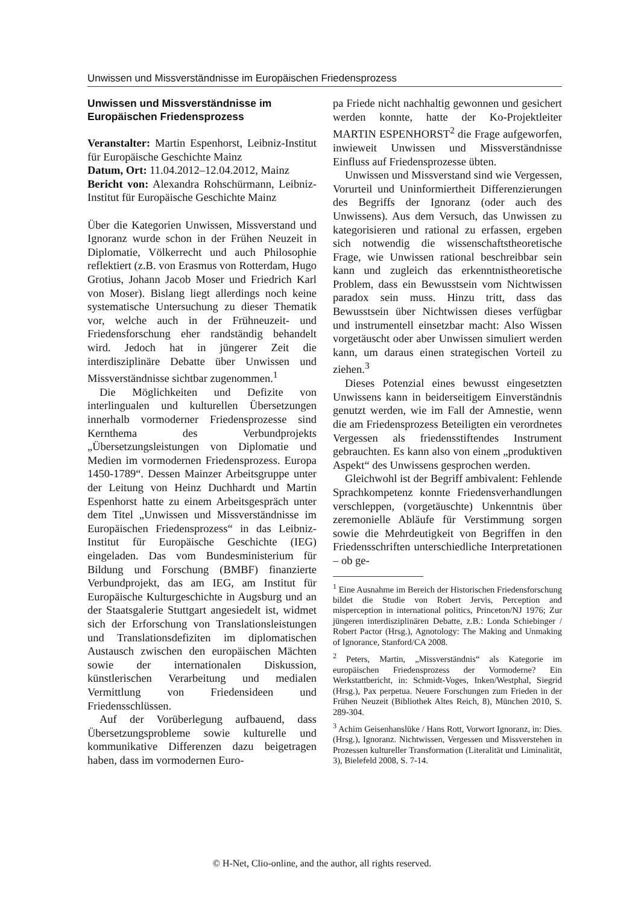Unwissen und Missverständnisse im Europäischen Friedensprozess
Unwissen und Missverständnisse im Europäischen Friedensprozess
Veranstalter: Martin Espenhorst, Leibniz-Institut für Europäische Geschichte Mainz
Datum, Ort: 11.04.2012–12.04.2012, Mainz
Bericht von: Alexandra Rohschürmann, Leibniz-Institut für Europäische Geschichte Mainz
Über die Kategorien Unwissen, Missverstand und Ignoranz wurde schon in der Frühen Neuzeit in Diplomatie, Völkerrecht und auch Philosophie reflektiert (z.B. von Erasmus von Rotterdam, Hugo Grotius, Johann Jacob Moser und Friedrich Karl von Moser). Bislang liegt allerdings noch keine systematische Untersuchung zu dieser Thematik vor, welche auch in der Frühneuzeit- und Friedensforschung eher randständig behandelt wird. Jedoch hat in jüngerer Zeit die interdisziplinäre Debatte über Unwissen und Missverständnisse sichtbar zugenommen.<sup>1</sup>
Die Möglichkeiten und Defizite von interlingualen und kulturellen Übersetzungen innerhalb vormoderner Friedensprozesse sind Kernthema des Verbundprojekts „Übersetzungsleistungen von Diplomatie und Medien im vormodernen Friedensprozess. Europa 1450-1789“. Dessen Mainzer Arbeitsgruppe unter der Leitung von Heinz Duchhardt und Martin Espenhorst hatte zu einem Arbeitsgespräch unter dem Titel „Unwissen und Missverständnisse im Europäischen Friedensprozess“ in das Leibniz-Institut für Europäische Geschichte (IEG) eingeladen. Das vom Bundesministerium für Bildung und Forschung (BMBF) finanzierte Verbundprojekt, das am IEG, am Institut für Europäische Kulturgeschichte in Augsburg und an der Staatsgalerie Stuttgart angesiedelt ist, widmet sich der Erforschung von Translationsleistungen und Translationsdefiziten im diplomatischen Austausch zwischen den europäischen Mächten sowie der internationalen Diskussion, künstlerischen Verarbeitung und medialen Vermittlung von Friedensideen und Friedensschlüssen.
Auf der Vorüberlegung aufbauend, dass Übersetzungsprobleme sowie kulturelle und kommunikative Differenzen dazu beigetragen haben, dass im vormodernen Euro-
pa Friede nicht nachhaltig gewonnen und gesichert werden konnte, hatte der Ko-Projektleiter MARTIN ESPENHORST<sup>2</sup> die Frage aufgeworfen, inwieweit Unwissen und Missverständnisse Einfluss auf Friedensprozesse übten.
Unwissen und Missverstand sind wie Vergessen, Vorurteil und Uninformiertheit Differenzierungen des Begriffs der Ignoranz (oder auch des Unwissens). Aus dem Versuch, das Unwissen zu kategorisieren und rational zu erfassen, ergeben sich notwendig die wissenschaftstheoretische Frage, wie Unwissen rational beschreibbar sein kann und zugleich das erkenntnistheoretische Problem, dass ein Bewusstsein vom Nichtwissen paradox sein muss. Hinzu tritt, dass das Bewusstsein über Nichtwissen dieses verfügbar und instrumentell einsetzbar macht: Also Wissen vorgetäuscht oder aber Unwissen simuliert werden kann, um daraus einen strategischen Vorteil zu ziehen.<sup>3</sup>
Dieses Potenzial eines bewusst eingesetzten Unwissens kann in beiderseitigem Einverständnis genutzt werden, wie im Fall der Amnestie, wenn die am Friedensprozess Beteiligten ein verordnetes Vergessen als friedensstiftendes Instrument gebrauchten. Es kann also von einem „produktiven Aspekt“ des Unwissens gesprochen werden.
Gleichwohl ist der Begriff ambivalent: Fehlende Sprachkompetenz konnte Friedensverhandlungen verschleppen, (vorgetäuschte) Unkenntnis über zeremonielle Abläufe für Verstimmung sorgen sowie die Mehrdeutigkeit von Begriffen in den Friedensschriften unterschiedliche Interpretationen – ob ge-
<sup>1</sup> Eine Ausnahme im Bereich der Historischen Friedensforschung bildet die Studie von Robert Jervis, Perception and misperception in international politics, Princeton/NJ 1976; Zur jüngeren interdisziplinären Debatte, z.B.: Londa Schiebinger / Robert Pactor (Hrsg.), Agnotology: The Making and Unmaking of Ignorance, Stanford/CA 2008.
<sup>2</sup> Peters, Martin, „Missverständnis“ als Kategorie im europäischen Friedensprozess der Vormoderne? Ein Werkstattbericht, in: Schmidt-Voges, Inken/Westphal, Siegrid (Hrsg.), Pax perpetua. Neuere Forschungen zum Frieden in der Frühen Neuzeit (Bibliothek Altes Reich, 8), München 2010, S. 289-304.
<sup>3</sup> Achim Geisenhanslüke / Hans Rott, Vorwort Ignoranz, in: Dies. (Hrsg.), Ignoranz. Nichtwissen, Vergessen und Missverstehen in Prozessen kultureller Transformation (Literalität und Liminalität, 3), Bielefeld 2008, S. 7-14.
© H-Net, Clio-online, and the author, all rights reserved.